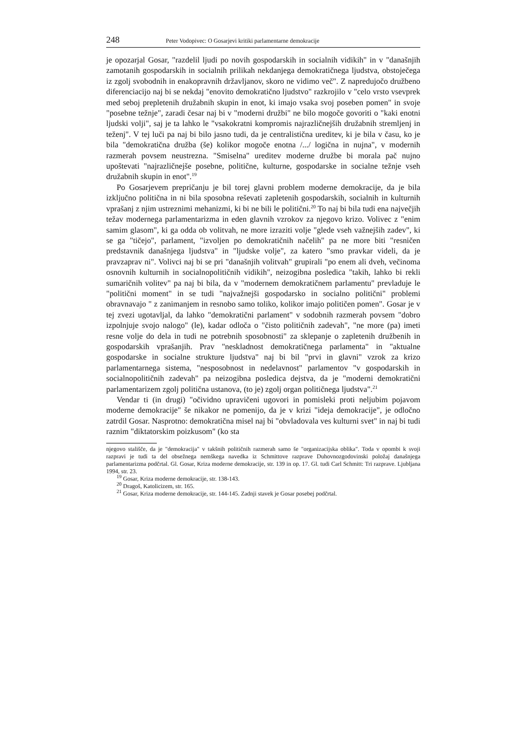248 Peter Vodopivec: O Gosarjevi kritiki parlamentarne demokracije
je opozarjal Gosar, "razdelil ljudi po novih gospodarskih in socialnih vidikih" in v "današnjih zamotanih gospodarskih in socialnih prilikah nekdanjega demokratičnega ljudstva, obstoječega iz zgolj svobodnih in enakopravnih državljanov, skoro ne vidimo več". Z napredujočo družbeno diferenciacijo naj bi se nekdaj "enovito demokratično ljudstvo" razkrojilo v "celo vrsto vsevprek med seboj prepletenih družabnih skupin in enot, ki imajo vsaka svoj poseben pomen" in svoje "posebne težnje", zaradi česar naj bi v "moderni družbi" ne bilo mogoče govoriti o "kaki enotni ljudski volji", saj je ta lahko le "vsakokratni kompromis najrazličnejših družabnih stremljenj in teženj". V tej luči pa naj bi bilo jasno tudi, da je centralistična ureditev, ki je bila v času, ko je bila "demokratična družba (še) kolikor mogoče enotna /.../ logična in nujna", v modernih razmerah povsem neustrezna. "Smiselna" ureditev moderne družbe bi morala pač nujno upoštevati "najrazličnejše posebne, politične, kulturne, gospodarske in socialne težnje vseh družabnih skupin in enot".<sup>19</sup>
Po Gosarjevem prepričanju je bil torej glavni problem moderne demokracije, da je bila izključno politična in ni bila sposobna reševati zapletenih gospodarskih, socialnih in kulturnih vprašanj z njim ustreznimi mehanizmi, ki bi ne bili le politični.<sup>20</sup> To naj bi bila tudi ena največjih težav modernega parlamentarizma in eden glavnih vzrokov za njegovo krizo. Volivec z "enim samim glasom", ki ga odda ob volitvah, ne more izraziti volje "glede vseh važnejših zadev", ki se ga "tičejo", parlament, "izvoljen po demokratičnih načelih" pa ne more biti "resničen predstavnik današnjega ljudstva" in "ljudske volje", za katero "smo pravkar videli, da je pravzaprav ni". Volivci naj bi se pri "današnjih volitvah" grupirali "po enem ali dveh, večinoma osnovnih kulturnih in socialnopolitičnih vidikih", neizogibna posledica "takih, lahko bi rekli sumaričnih volitev" pa naj bi bila, da v "modernem demokratičnem parlamentu" prevladuje le "politični moment" in se tudi "najvažnejši gospodarsko in socialno politični" problemi obravnavajo " z zanimanjem in resnobo samo toliko, kolikor imajo političen pomen". Gosar je v tej zvezi ugotavljal, da lahko "demokratični parlament" v sodobnih razmerah povsem "dobro izpolnjuje svojo nalogo" (le), kadar odloča o "čisto političnih zadevah", "ne more (pa) imeti resne volje do dela in tudi ne potrebnih sposobnosti" za sklepanje o zapletenih družbenih in gospodarskih vprašanjih. Prav "neskladnost demokratičnega parlamenta" in "aktualne gospodarske in socialne strukture ljudstva" naj bi bil "prvi in glavni" vzrok za krizo parlamentarnega sistema, "nesposobnost in nedelavnost" parlamentov "v gospodarskih in socialnopolitičnih zadevah" pa neizogibna posledica dejstva, da je "moderni demokratični parlamentarizem zgolj politična ustanova, (to je) zgolj organ političnega ljudstva".<sup>21</sup>
Vendar ti (in drugi) "očividno upravičeni ugovori in pomisleki proti neljubim pojavom moderne demokracije" še nikakor ne pomenijo, da je v krizi "ideja demokracije", je odločno zatrdil Gosar. Nasprotno: demokratična misel naj bi "obvladovala ves kulturni svet" in naj bi tudi raznim "diktatorskim poizkusom" (ko sta
njegovo stališče, da je "demokracija" v takšnih političnih razmerah samo še "organizacijska oblika". Toda v opombi k svoji razpravi je tudi ta del obsežnega nemškega navedka iz Schmittove razprave Duhovnozgodovinski položaj današnjega parlamentarizma podčrtal. Gl. Gosar, Kriza moderne demokracije, str. 139 in op. 17. Gl. tudi Carl Schmitt: Tri razprave. Ljubljana 1994, str. 23.
<sup>19</sup> Gosar, Kriza moderne demokracije, str. 138-143.
<sup>20</sup> Dragoš, Katolicizem, str. 165.
<sup>21</sup> Gosar, Kriza moderne demokracije, str. 144-145. Zadnji stavek je Gosar posebej podčrtal.